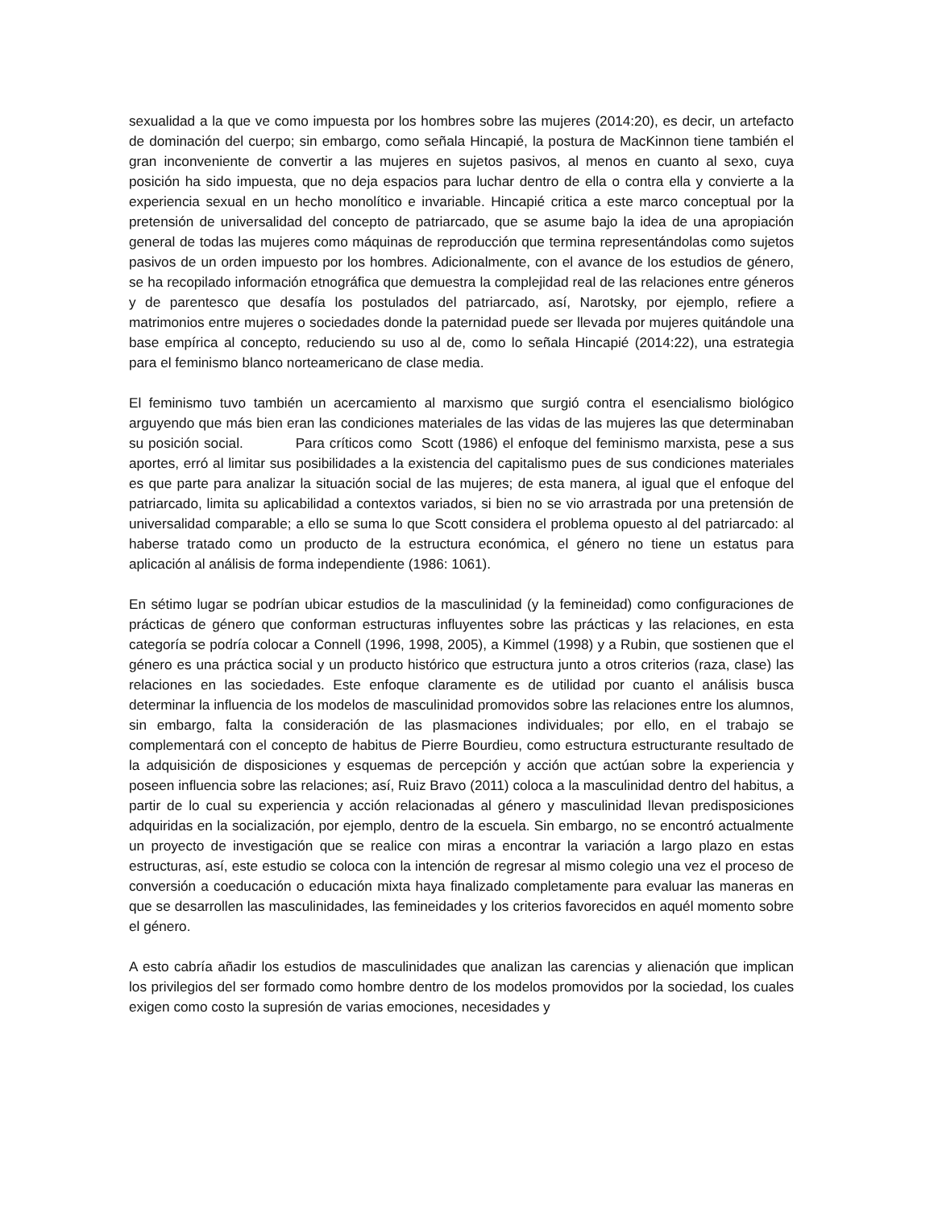sexualidad a la que ve como impuesta por los hombres sobre las mujeres (2014:20), es decir, un artefacto de dominación del cuerpo; sin embargo, como señala Hincapié, la postura de MacKinnon tiene también el gran inconveniente de convertir a las mujeres en sujetos pasivos, al menos en cuanto al sexo, cuya posición ha sido impuesta, que no deja espacios para luchar dentro de ella o contra ella y convierte a la experiencia sexual en un hecho monolítico e invariable. Hincapié critica a este marco conceptual por la pretensión de universalidad del concepto de patriarcado, que se asume bajo la idea de una apropiación general de todas las mujeres como máquinas de reproducción que termina representándolas como sujetos pasivos de un orden impuesto por los hombres. Adicionalmente, con el avance de los estudios de género, se ha recopilado información etnográfica que demuestra la complejidad real de las relaciones entre géneros y de parentesco que desafía los postulados del patriarcado, así, Narotsky, por ejemplo, refiere a matrimonios entre mujeres o sociedades donde la paternidad puede ser llevada por mujeres quitándole una base empírica al concepto, reduciendo su uso al de, como lo señala Hincapié (2014:22), una estrategia para el feminismo blanco norteamericano de clase media.
El feminismo tuvo también un acercamiento al marxismo que surgió contra el esencialismo biológico arguyendo que más bien eran las condiciones materiales de las vidas de las mujeres las que determinaban su posición social. Para críticos como Scott (1986) el enfoque del feminismo marxista, pese a sus aportes, erró al limitar sus posibilidades a la existencia del capitalismo pues de sus condiciones materiales es que parte para analizar la situación social de las mujeres; de esta manera, al igual que el enfoque del patriarcado, limita su aplicabilidad a contextos variados, si bien no se vio arrastrada por una pretensión de universalidad comparable; a ello se suma lo que Scott considera el problema opuesto al del patriarcado: al haberse tratado como un producto de la estructura económica, el género no tiene un estatus para aplicación al análisis de forma independiente (1986: 1061).
En sétimo lugar se podrían ubicar estudios de la masculinidad (y la femineidad) como configuraciones de prácticas de género que conforman estructuras influyentes sobre las prácticas y las relaciones, en esta categoría se podría colocar a Connell (1996, 1998, 2005), a Kimmel (1998) y a Rubin, que sostienen que el género es una práctica social y un producto histórico que estructura junto a otros criterios (raza, clase) las relaciones en las sociedades. Este enfoque claramente es de utilidad por cuanto el análisis busca determinar la influencia de los modelos de masculinidad promovidos sobre las relaciones entre los alumnos, sin embargo, falta la consideración de las plasmaciones individuales; por ello, en el trabajo se complementará con el concepto de habitus de Pierre Bourdieu, como estructura estructurante resultado de la adquisición de disposiciones y esquemas de percepción y acción que actúan sobre la experiencia y poseen influencia sobre las relaciones; así, Ruiz Bravo (2011) coloca a la masculinidad dentro del habitus, a partir de lo cual su experiencia y acción relacionadas al género y masculinidad llevan predisposiciones adquiridas en la socialización, por ejemplo, dentro de la escuela. Sin embargo, no se encontró actualmente un proyecto de investigación que se realice con miras a encontrar la variación a largo plazo en estas estructuras, así, este estudio se coloca con la intención de regresar al mismo colegio una vez el proceso de conversión a coeducación o educación mixta haya finalizado completamente para evaluar las maneras en que se desarrollen las masculinidades, las femineidades y los criterios favorecidos en aquél momento sobre el género.
A esto cabría añadir los estudios de masculinidades que analizan las carencias y alienación que implican los privilegios del ser formado como hombre dentro de los modelos promovidos por la sociedad, los cuales exigen como costo la supresión de varias emociones, necesidades y